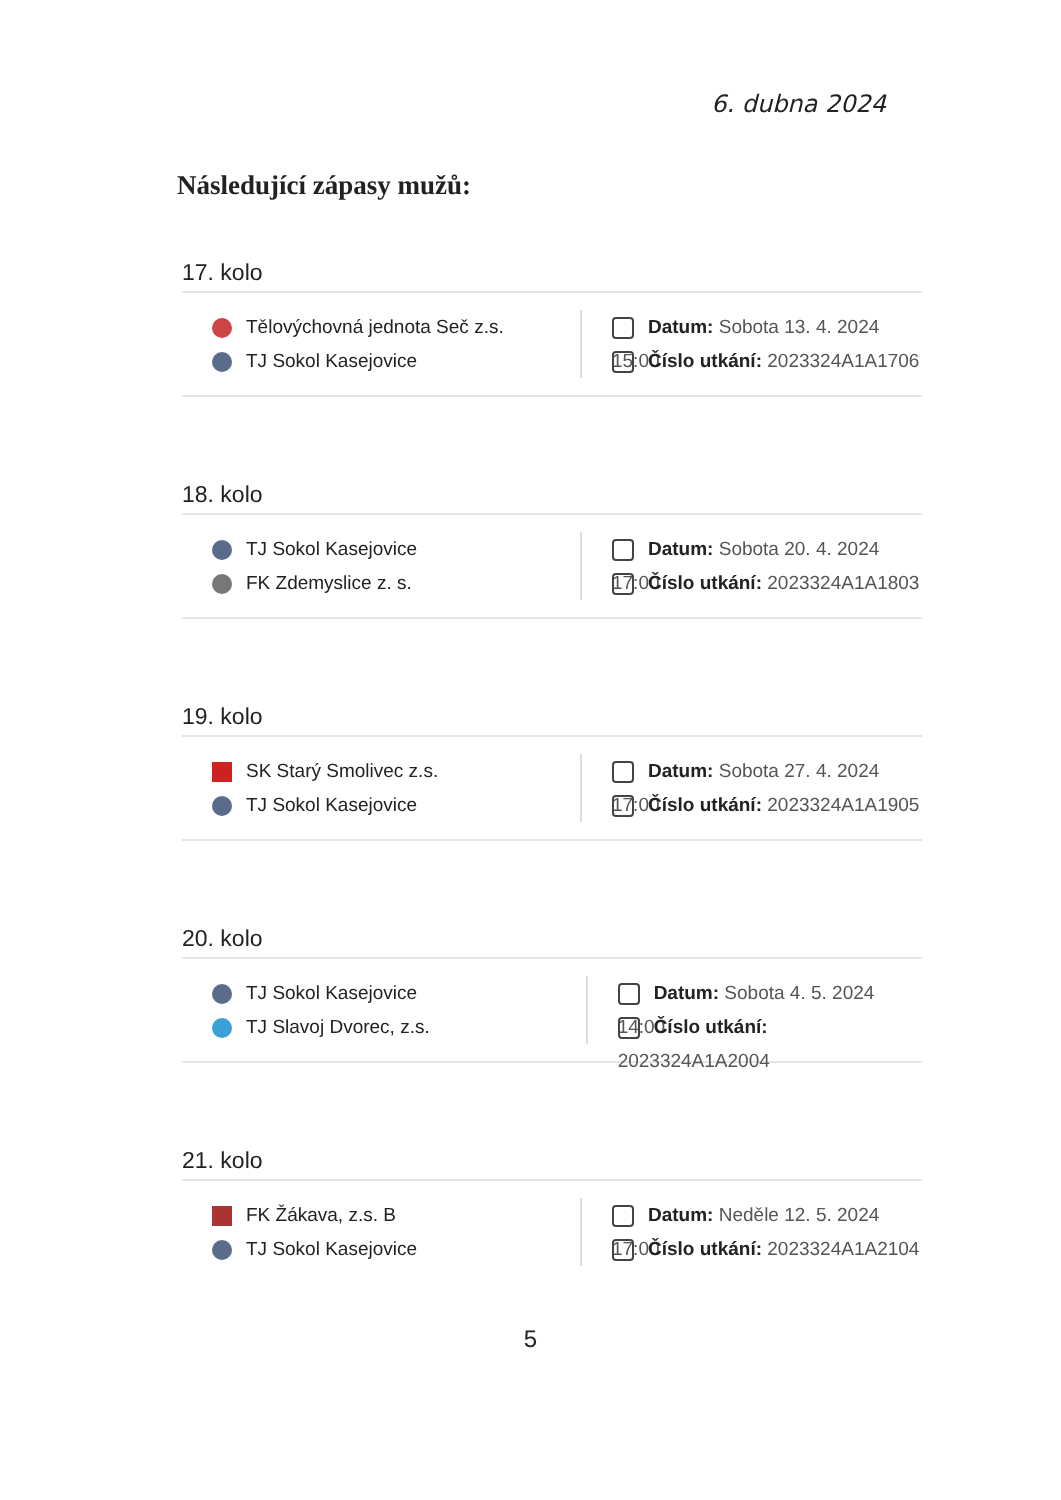6. dubna 2024
Následující zápasy mužů:
17. kolo
Tělovýchovná jednota Seč z.s.
TJ Sokol Kasejovice
Datum: Sobota 13. 4. 2024 15:00
Číslo utkání: 2023324A1A1706
18. kolo
TJ Sokol Kasejovice
FK Zdemyslice z. s.
Datum: Sobota 20. 4. 2024 17:00
Číslo utkání: 2023324A1A1803
19. kolo
SK Starý Smolivec z.s.
TJ Sokol Kasejovice
Datum: Sobota 27. 4. 2024 17:00
Číslo utkání: 2023324A1A1905
20. kolo
TJ Sokol Kasejovice
TJ Slavoj Dvorec, z.s.
Datum: Sobota 4. 5. 2024 14:00
Číslo utkání: 2023324A1A2004
21. kolo
FK Žákava, z.s. B
TJ Sokol Kasejovice
Datum: Neděle 12. 5. 2024 17:00
Číslo utkání: 2023324A1A2104
5